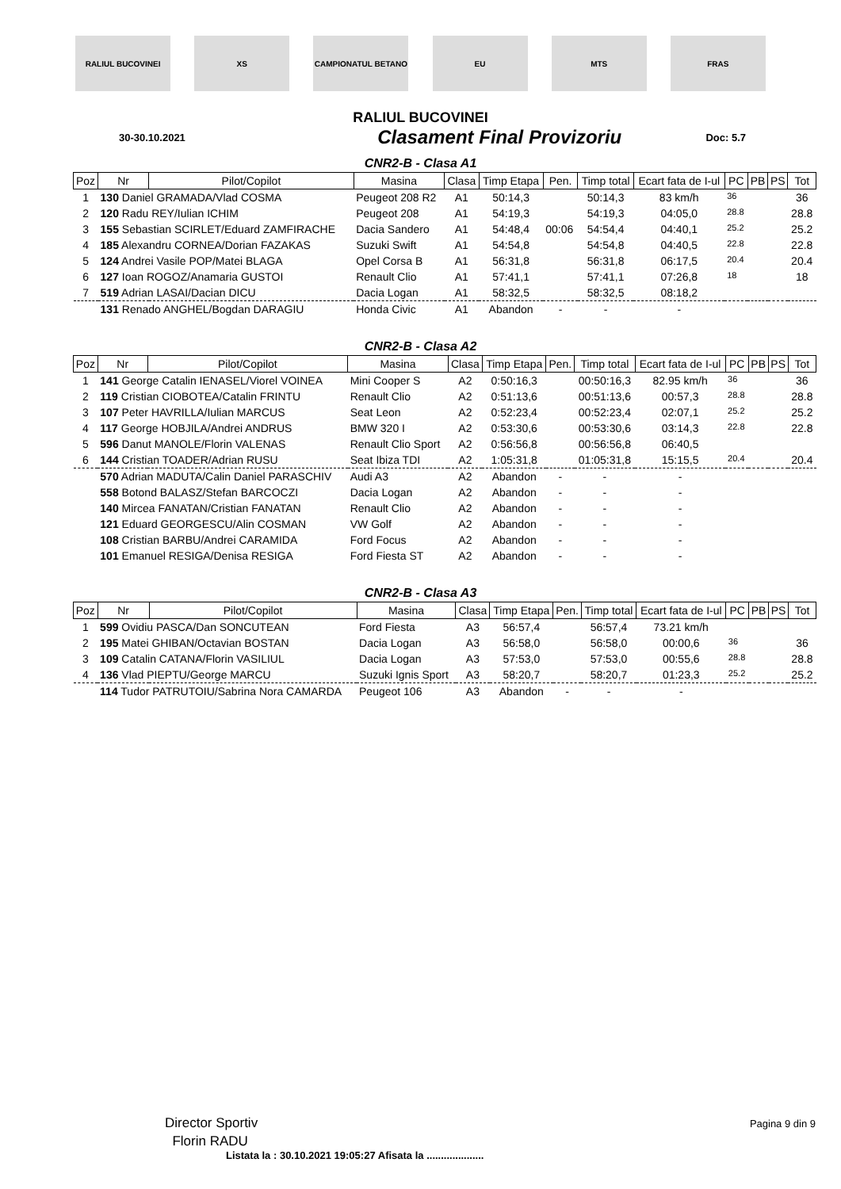RALIUL BUCOVINEI XS CAMPIONATUL BETANO EU MTS FRAS
RALIUL BUCOVINEI
30-30.10.2021
Clasament Final Provizoriu
Doc: 5.7
CNR2-B - Clasa A1
| Poz | Nr | Pilot/Copilot | Masina | Clasa | Timp Etapa | Pen. | Timp total | Ecart fata de I-ul | PC | PB | PS | Tot |
| --- | --- | --- | --- | --- | --- | --- | --- | --- | --- | --- | --- | --- |
| 1 | 130 Daniel GRAMADA/Vlad COSMA | | Peugeot 208 R2 | A1 | 50:14,3 | | 50:14,3 | 83 km/h | 36 | | | 36 |
| 2 | 120 Radu REY/Iulian ICHIM | | Peugeot 208 | A1 | 54:19,3 | | 54:19,3 | 04:05,0 | 28.8 | | | 28.8 |
| 3 | 155 Sebastian SCIRLET/Eduard ZAMFIRACHE | | Dacia Sandero | A1 | 54:48,4 | 00:06 | 54:54,4 | 04:40,1 | 25.2 | | | 25.2 |
| 4 | 185 Alexandru CORNEA/Dorian FAZAKAS | | Suzuki Swift | A1 | 54:54,8 | | 54:54,8 | 04:40,5 | 22.8 | | | 22.8 |
| 5 | 124 Andrei Vasile POP/Matei BLAGA | | Opel Corsa B | A1 | 56:31,8 | | 56:31,8 | 06:17,5 | 20.4 | | | 20.4 |
| 6 | 127 Ioan ROGOZ/Anamaria GUSTOI | | Renault Clio | A1 | 57:41,1 | | 57:41,1 | 07:26,8 | 18 | | | 18 |
| 7 | 519 Adrian LASAI/Dacian DICU | | Dacia Logan | A1 | 58:32,5 | | 58:32,5 | 08:18,2 | | | | |
| | 131 Renado ANGHEL/Bogdan DARAGIU | | Honda Civic | A1 | Abandon | - | - | - | | | | |
CNR2-B - Clasa A2
| Poz | Nr | Pilot/Copilot | Masina | Clasa | Timp Etapa | Pen. | Timp total | Ecart fata de I-ul | PC | PB | PS | Tot |
| --- | --- | --- | --- | --- | --- | --- | --- | --- | --- | --- | --- | --- |
| 1 | 141 George Catalin IENASEL/Viorel VOINEA | | Mini Cooper S | A2 | 0:50:16,3 | | 00:50:16,3 | 82.95 km/h | 36 | | | 36 |
| 2 | 119 Cristian CIOBOTEA/Catalin FRINTU | | Renault Clio | A2 | 0:51:13,6 | | 00:51:13,6 | 00:57,3 | 28.8 | | | 28.8 |
| 3 | 107 Peter HAVRILLA/Iulian MARCUS | | Seat Leon | A2 | 0:52:23,4 | | 00:52:23,4 | 02:07,1 | 25.2 | | | 25.2 |
| 4 | 117 George HOBJILA/Andrei ANDRUS | | BMW 320 I | A2 | 0:53:30,6 | | 00:53:30,6 | 03:14,3 | 22.8 | | | 22.8 |
| 5 | 596 Danut MANOLE/Florin VALENAS | | Renault Clio Sport | A2 | 0:56:56,8 | | 00:56:56,8 | 06:40,5 | | | | |
| 6 | 144 Cristian TOADER/Adrian RUSU | | Seat Ibiza TDI | A2 | 1:05:31,8 | | 01:05:31,8 | 15:15,5 | 20.4 | | | 20.4 |
| | 570 Adrian MADUTA/Calin Daniel PARASCHIV | | Audi A3 | A2 | Abandon | - | - | - | | | | |
| | 558 Botond BALASZ/Stefan BARCOCZI | | Dacia Logan | A2 | Abandon | - | - | - | | | | |
| | 140 Mircea FANATAN/Cristian FANATAN | | Renault Clio | A2 | Abandon | - | - | - | | | | |
| | 121 Eduard GEORGESCU/Alin COSMAN | | VW Golf | A2 | Abandon | - | - | - | | | | |
| | 108 Cristian BARBU/Andrei CARAMIDA | | Ford Focus | A2 | Abandon | - | - | - | | | | |
| | 101 Emanuel RESIGA/Denisa RESIGA | | Ford Fiesta ST | A2 | Abandon | - | - | - | | | | |
CNR2-B - Clasa A3
| Poz | Nr | Pilot/Copilot | Masina | Clasa | Timp Etapa | Pen. | Timp total | Ecart fata de I-ul | PC | PB | PS | Tot |
| --- | --- | --- | --- | --- | --- | --- | --- | --- | --- | --- | --- | --- |
| 1 | 599 Ovidiu PASCA/Dan SONCUTEAN | | Ford Fiesta | A3 | 56:57,4 | | 56:57,4 | 73.21 km/h | | | | |
| 2 | 195 Matei GHIBAN/Octavian BOSTAN | | Dacia Logan | A3 | 56:58,0 | | 56:58,0 | 00:00,6 | 36 | | | 36 |
| 3 | 109 Catalin CATANA/Florin VASILIUL | | Dacia Logan | A3 | 57:53,0 | | 57:53,0 | 00:55,6 | 28.8 | | | 28.8 |
| 4 | 136 Vlad PIEPTU/George MARCU | | Suzuki Ignis Sport | A3 | 58:20,7 | | 58:20,7 | 01:23,3 | 25.2 | | | 25.2 |
| | 114 Tudor PATRUTOIU/Sabrina Nora CAMARDA | | Peugeot 106 | A3 | Abandon | - | - | - | | | | |
Director Sportiv
Florin RADU
Pagina 9 din 9
Listata la : 30.10.2021 19:05:27 Afisata la ....................